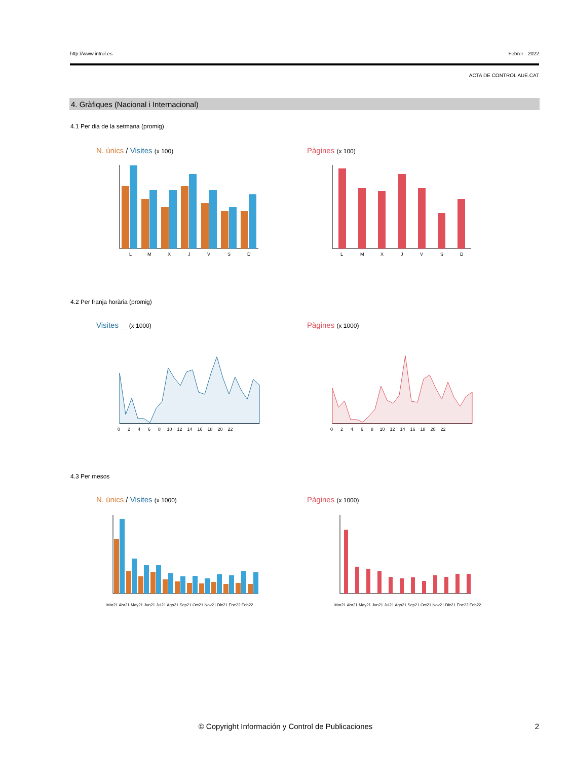http://www.introl.es Febrer - 2022
ACTA DE CONTROL AUE.CAT
4. Gràfiques (Nacional i Internacional)
4.1 Per dia de la setmana (promig)
N. únics / Visites (x 100) Pàgines (x 100)
L
M
X
J
V
S
D
L
M
X
J
V
S
D
4.2 Per franja horària (promig)
Visites__ (x 1000) Pàgines (x 1000)
0 2 4 6 8 10 12 14 16 18 20 22
0 2 4 6 8 10 12 14 16 18 20 22
4.3 Per mesos
N. únics / Visites (x 1000) Pàgines (x 1000)
Mar21 Abr21 May21 Jun21 Jul21 Ago21 Sep21 Oct21 Nov21 Dic21 Ene22 Feb22
Mar21 Abr21 May21 Jun21 Jul21 Ago21 Sep21 Oct21 Nov21 Dic21 Ene22 Feb22
© Copyright Información y Control de Publicaciones 2